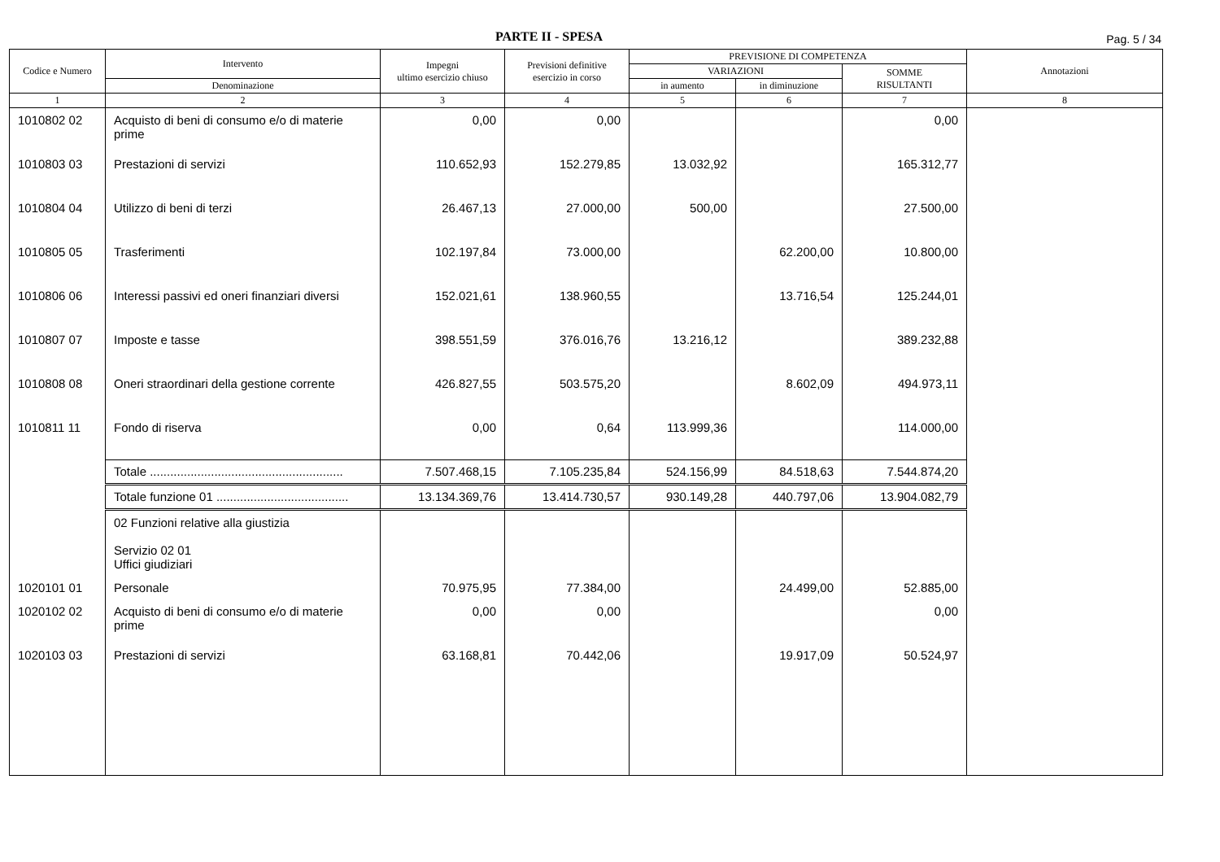PARTE II - SPESA Pag. 5 / 34
| Codice e Numero | Intervento | Impegni ultimo esercizio chiuso | Previsioni definitive esercizio in corso | PREVISIONE DI COMPETENZA | | | Annotazioni |
| --- | --- | --- | --- | --- | --- | --- | --- |
| | | | | VARIAZIONI | | SOMME RISULTANTI | |
| | Denominazione | | | in aumento | in diminuzione | | |
| 1 | 2 | 3 | 4 | 5 | 6 | 7 | 8 |
| 1010802 02 | Acquisto di beni di consumo e/o di materie prime | 0,00 | 0,00 | | | 0,00 | |
| 1010803 03 | Prestazioni di servizi | 110.652,93 | 152.279,85 | 13.032,92 | | 165.312,77 | |
| 1010804 04 | Utilizzo di beni di terzi | 26.467,13 | 27.000,00 | 500,00 | | 27.500,00 | |
| 1010805 05 | Trasferimenti | 102.197,84 | 73.000,00 | | 62.200,00 | 10.800,00 | |
| 1010806 06 | Interessi passivi ed oneri finanziari diversi | 152.021,61 | 138.960,55 | | 13.716,54 | 125.244,01 | |
| 1010807 07 | Imposte e tasse | 398.551,59 | 376.016,76 | 13.216,12 | | 389.232,88 | |
| 1010808 08 | Oneri straordinari della gestione corrente | 426.827,55 | 503.575,20 | | 8.602,09 | 494.973,11 | |
| 1010811 11 | Fondo di riserva | 0,00 | 0,64 | 113.999,36 | | 114.000,00 | |
| | Totale ......................................................... | 7.507.468,15 | 7.105.235,84 | 524.156,99 | 84.518,63 | 7.544.874,20 | |
| | Totale funzione 01 ....................................... | 13.134.369,76 | 13.414.730,57 | 930.149,28 | 440.797,06 | 13.904.082,79 | |
| | 02 Funzioni relative alla giustizia Servizio 02 01 Uffici giudiziari | | | | | | |
| 1020101 01 | Personale | 70.975,95 | 77.384,00 | | 24.499,00 | 52.885,00 | |
| 1020102 02 | Acquisto di beni di consumo e/o di materie prime | 0,00 | 0,00 | | | 0,00 | |
| 1020103 03 | Prestazioni di servizi | 63.168,81 | 70.442,06 | | 19.917,09 | 50.524,97 | |